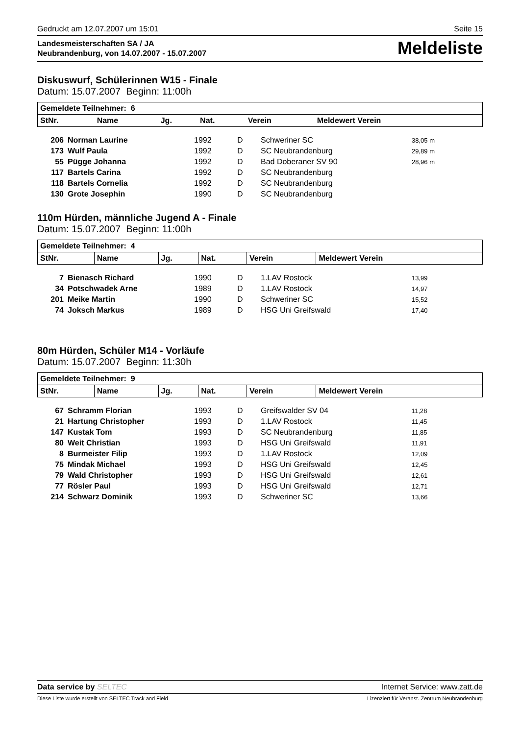Gedruckt am 12.07.2007 um 15:01 Seite 15
Landesmeisterschaften SA / JA
Neubrandenburg, von 14.07.2007 - 15.07.2007
Meldeliste
Diskuswurf, Schülerinnen W15 - Finale
Datum: 15.07.2007 Beginn: 11:00h
| Gemeldete Teilnehmer: 6 | | | | | |
| --- | --- | --- | --- | --- | --- |
| StNr. | Name | Jg. | Nat. | Verein | Meldewert Verein |
| 206 | Norman Laurine | 1992 | D | Schweriner SC | 38,05 m |
| 173 | Wulf Paula | 1992 | D | SC Neubrandenburg | 29,89 m |
| 55 | Pügge Johanna | 1992 | D | Bad Doberaner SV 90 | 28,96 m |
| 117 | Bartels Carina | 1992 | D | SC Neubrandenburg | |
| 118 | Bartels Cornelia | 1992 | D | SC Neubrandenburg | |
| 130 | Grote Josephin | 1990 | D | SC Neubrandenburg | |
110m Hürden, männliche Jugend A - Finale
Datum: 15.07.2007 Beginn: 11:00h
| Gemeldete Teilnehmer: 4 | | | | | |
| --- | --- | --- | --- | --- | --- |
| StNr. | Name | Jg. | Nat. | Verein | Meldewert Verein |
| 7 | Bienasch Richard | 1990 | D | 1.LAV Rostock | 13,99 |
| 34 | Potschwadek Arne | 1989 | D | 1.LAV Rostock | 14,97 |
| 201 | Meike Martin | 1990 | D | Schweriner SC | 15,52 |
| 74 | Joksch Markus | 1989 | D | HSG Uni Greifswald | 17,40 |
80m Hürden, Schüler M14 - Vorläufe
Datum: 15.07.2007 Beginn: 11:30h
| Gemeldete Teilnehmer: 9 | | | | | |
| --- | --- | --- | --- | --- | --- |
| StNr. | Name | Jg. | Nat. | Verein | Meldewert Verein |
| 67 | Schramm Florian | 1993 | D | Greifswalder SV 04 | 11,28 |
| 21 | Hartung Christopher | 1993 | D | 1.LAV Rostock | 11,45 |
| 147 | Kustak Tom | 1993 | D | SC Neubrandenburg | 11,85 |
| 80 | Weit Christian | 1993 | D | HSG Uni Greifswald | 11,91 |
| 8 | Burmeister Filip | 1993 | D | 1.LAV Rostock | 12,09 |
| 75 | Mindak Michael | 1993 | D | HSG Uni Greifswald | 12,45 |
| 79 | Wald Christopher | 1993 | D | HSG Uni Greifswald | 12,61 |
| 77 | Rösler Paul | 1993 | D | HSG Uni Greifswald | 12,71 |
| 214 | Schwarz Dominik | 1993 | D | Schweriner SC | 13,66 |
Data service by SELTEC Internet Service: www.zatt.de
Diese Liste wurde erstellt von SELTEC Track and Field Lizenziert für Veranst. Zentrum Neubrandenburg